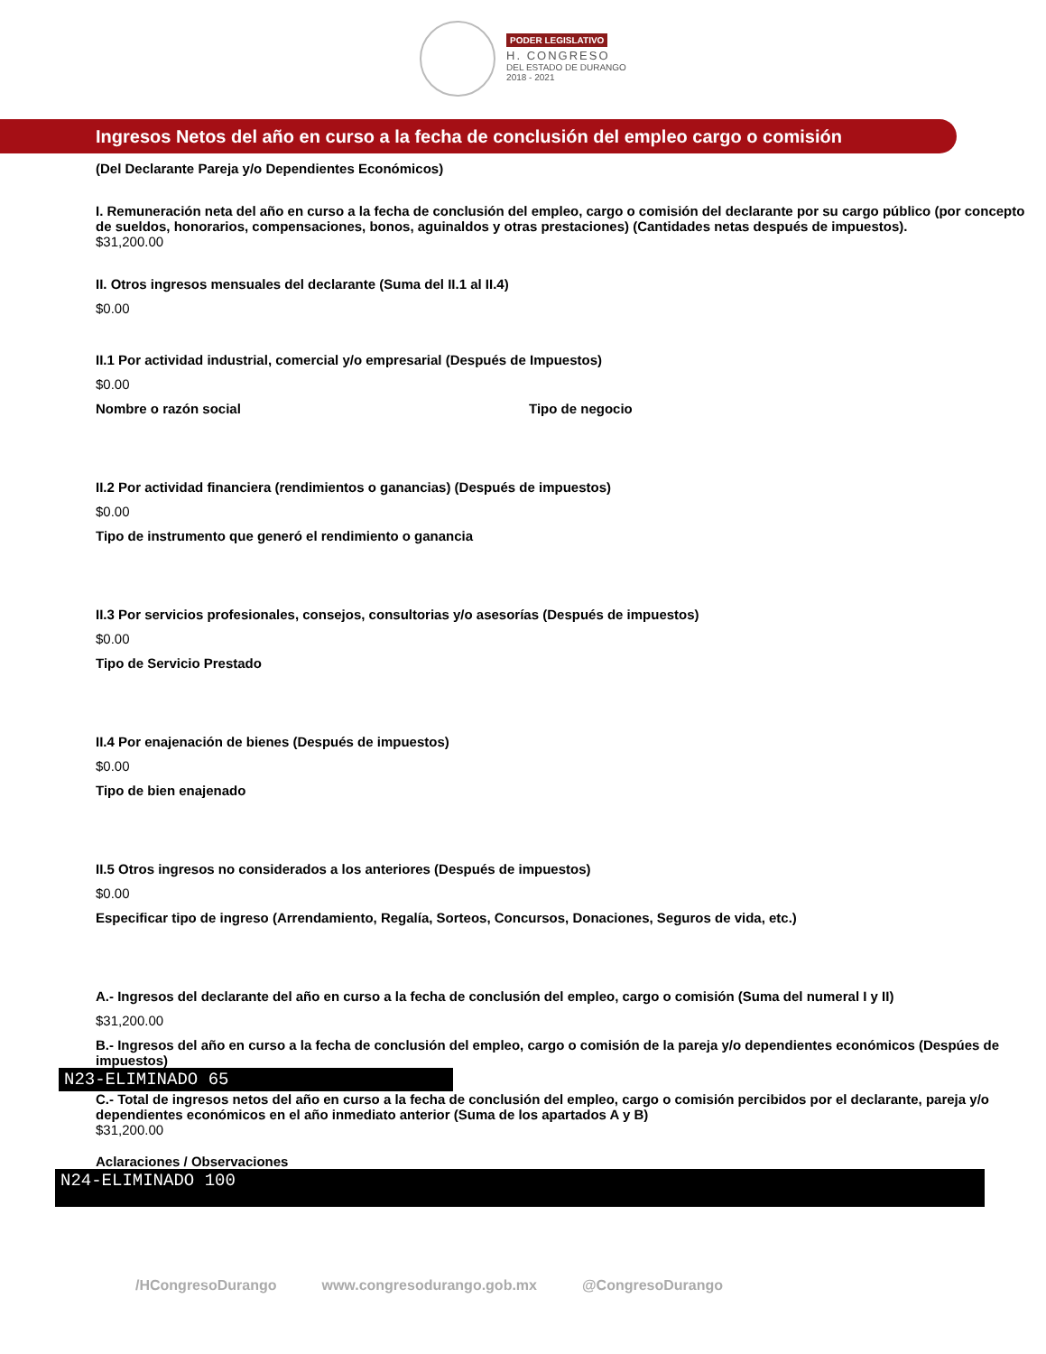PODER LEGISLATIVO
H. CONGRESO
DEL ESTADO DE DURANGO
2018 - 2021
Ingresos Netos del año en curso a la fecha de conclusión del empleo cargo o comisión
(Del Declarante Pareja y/o Dependientes Económicos)
I. Remuneración neta del año en curso a la fecha de conclusión del empleo, cargo o comisión del declarante por su cargo público (por concepto de sueldos, honorarios, compensaciones, bonos, aguinaldos y otras prestaciones) (Cantidades netas después de impuestos).
$31,200.00
II. Otros ingresos mensuales del declarante (Suma del II.1 al II.4)
$0.00
II.1 Por actividad industrial, comercial y/o empresarial (Después de Impuestos)
$0.00
Nombre o razón social Tipo de negocio
II.2 Por actividad financiera (rendimientos o ganancias) (Después de impuestos)
$0.00
Tipo de instrumento que generó el rendimiento o ganancia
II.3 Por servicios profesionales, consejos, consultorias y/o asesorías (Después de impuestos)
$0.00
Tipo de Servicio Prestado
II.4 Por enajenación de bienes (Después de impuestos)
$0.00
Tipo de bien enajenado
II.5 Otros ingresos no considerados a los anteriores (Después de impuestos)
$0.00
Especificar tipo de ingreso (Arrendamiento, Regalía, Sorteos, Concursos, Donaciones, Seguros de vida, etc.)
A.- Ingresos del declarante del año en curso a la fecha de conclusión del empleo, cargo o comisión (Suma del numeral I y II)
$31,200.00
B.- Ingresos del año en curso a la fecha de conclusión del empleo, cargo o comisión de la pareja y/o dependientes económicos (Despúes de impuestos)
N23-ELIMINADO 65
C.- Total de ingresos netos del año en curso a la fecha de conclusión del empleo, cargo o comisión percibidos por el declarante, pareja y/o dependientes económicos en el año inmediato anterior (Suma de los apartados A y B)
$31,200.00
Aclaraciones / Observaciones
N24-ELIMINADO 100
/HCongresoDurango www.congresodurango.gob.mx @CongresoDurango